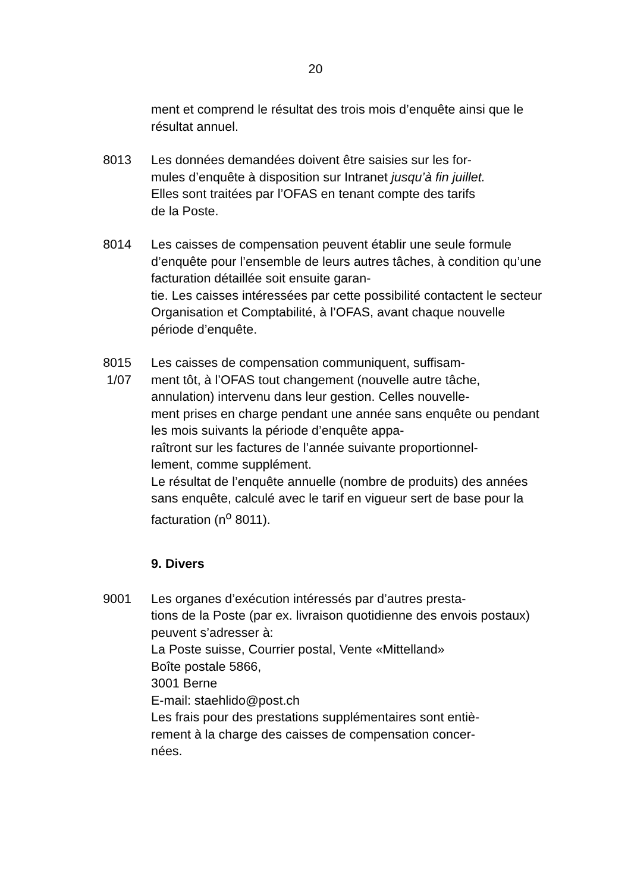20
ment et comprend le résultat des trois mois d’enquête ainsi que le résultat annuel.
8013 Les données demandées doivent être saisies sur les for-
mules d’enquête à disposition sur Intranet jusqu’à fin juillet.
Elles sont traitées par l’OFAS en tenant compte des tarifs
de la Poste.
8014 Les caisses de compensation peuvent établir une seule formule d’enquête pour l’ensemble de leurs autres tâches, à condition qu’une facturation détaillée soit ensuite garan-
tie. Les caisses intéressées par cette possibilité contactent le secteur Organisation et Comptabilité, à l’OFAS, avant chaque nouvelle période d’enquête.
8015
1/07
Les caisses de compensation communiquent, suffisam-
ment tôt, à l’OFAS tout changement (nouvelle autre tâche, annulation) intervenu dans leur gestion. Celles nouvelle-
ment prises en charge pendant une année sans enquête ou pendant les mois suivants la période d’enquête appa-
raîtront sur les factures de l’année suivante proportionnel-
lement, comme supplément.
Le résultat de l’enquête annuelle (nombre de produits) des années sans enquête, calculé avec le tarif en vigueur sert de base pour la facturation (n<sup>o</sup> 8011).
9. Divers
9001 Les organes d’exécution intéressés par d’autres presta-
tions de la Poste (par ex. livraison quotidienne des envois postaux) peuvent s’adresser à:
La Poste suisse, Courrier postal, Vente «Mittelland»
Boîte postale 5866,
3001 Berne
E-mail: staehlido@post.ch
Les frais pour des prestations supplémentaires sont entiè-
rement à la charge des caisses de compensation concer-
nées.